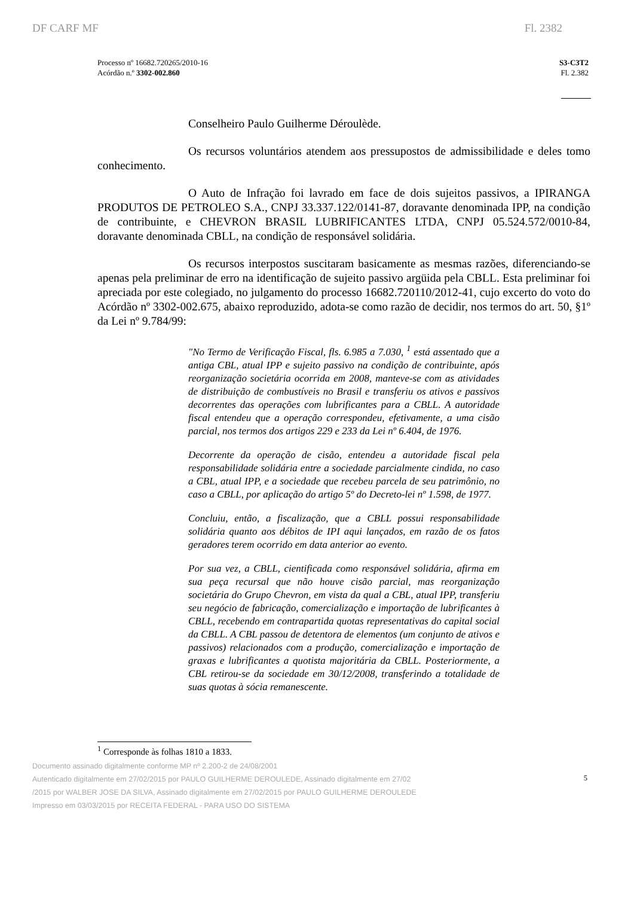DF CARF MF Fl. 2382
Processo nº 16682.720265/2010-16
Acórdão n.º 3302-002.860
S3-C3T2
Fl. 2.382
Conselheiro Paulo Guilherme Déroulède.
Os recursos voluntários atendem aos pressupostos de admissibilidade e deles tomo conhecimento.
O Auto de Infração foi lavrado em face de dois sujeitos passivos, a IPIRANGA PRODUTOS DE PETROLEO S.A., CNPJ 33.337.122/0141-87, doravante denominada IPP, na condição de contribuinte, e CHEVRON BRASIL LUBRIFICANTES LTDA, CNPJ 05.524.572/0010-84, doravante denominada CBLL, na condição de responsável solidária.
Os recursos interpostos suscitaram basicamente as mesmas razões, diferenciando-se apenas pela preliminar de erro na identificação de sujeito passivo argüida pela CBLL. Esta preliminar foi apreciada por este colegiado, no julgamento do processo 16682.720110/2012-41, cujo excerto do voto do Acórdão nº 3302-002.675, abaixo reproduzido, adota-se como razão de decidir, nos termos do art. 50, §1º da Lei nº 9.784/99:
"No Termo de Verificação Fiscal, fls. 6.985 a 7.030, <sup>1</sup> está assentado que a antiga CBL, atual IPP e sujeito passivo na condição de contribuinte, após reorganização societária ocorrida em 2008, manteve-se com as atividades de distribuição de combustíveis no Brasil e transferiu os ativos e passivos decorrentes das operações com lubrificantes para a CBLL. A autoridade fiscal entendeu que a operação correspondeu, efetivamente, a uma cisão parcial, nos termos dos artigos 229 e 233 da Lei nº 6.404, de 1976.
Decorrente da operação de cisão, entendeu a autoridade fiscal pela responsabilidade solidária entre a sociedade parcialmente cindida, no caso a CBL, atual IPP, e a sociedade que recebeu parcela de seu patrimônio, no caso a CBLL, por aplicação do artigo 5º do Decreto-lei nº 1.598, de 1977.
Concluiu, então, a fiscalização, que a CBLL possui responsabilidade solidária quanto aos débitos de IPI aqui lançados, em razão de os fatos geradores terem ocorrido em data anterior ao evento.
Por sua vez, a CBLL, cientificada como responsável solidária, afirma em sua peça recursal que não houve cisão parcial, mas reorganização societária do Grupo Chevron, em vista da qual a CBL, atual IPP, transferiu seu negócio de fabricação, comercialização e importação de lubrificantes à CBLL, recebendo em contrapartida quotas representativas do capital social da CBLL. A CBL passou de detentora de elementos (um conjunto de ativos e passivos) relacionados com a produção, comercialização e importação de graxas e lubrificantes a quotista majoritária da CBLL. Posteriormente, a CBL retirou-se da sociedade em 30/12/2008, transferindo a totalidade de suas quotas à sócia remanescente.
<sup>1</sup> Corresponde às folhas 1810 a 1833.
Documento assinado digitalmente conforme MP nº 2.200-2 de 24/08/2001
Autenticado digitalmente em 27/02/2015 por PAULO GUILHERME DEROULEDE, Assinado digitalmente em 27/02
/2015 por WALBER JOSE DA SILVA, Assinado digitalmente em 27/02/2015 por PAULO GUILHERME DEROULEDE
Impresso em 03/03/2015 por RECEITA FEDERAL - PARA USO DO SISTEMA
5